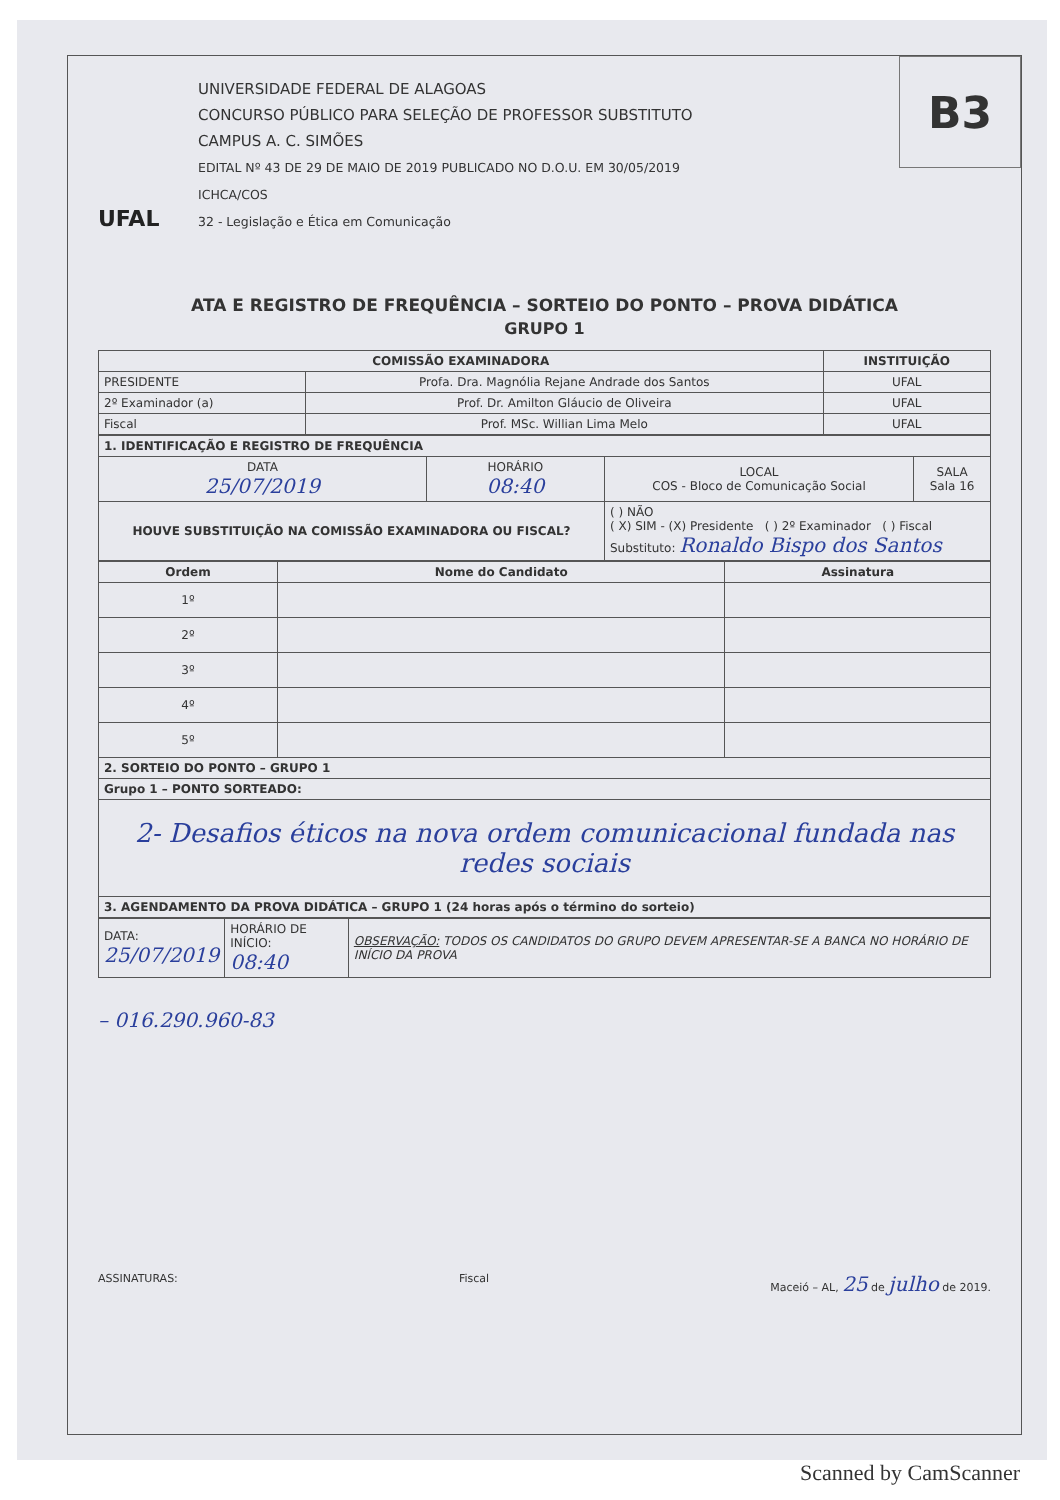B3
UFAL
UNIVERSIDADE FEDERAL DE ALAGOAS
CONCURSO PÚBLICO PARA SELEÇÃO DE PROFESSOR SUBSTITUTO
CAMPUS A. C. SIMÕES
EDITAL Nº 43 DE 29 DE MAIO DE 2019 PUBLICADO NO D.O.U. EM 30/05/2019
ICHCA/COS
32 - Legislação e Ética em Comunicação
ATA E REGISTRO DE FREQUÊNCIA – SORTEIO DO PONTO – PROVA DIDÁTICA
GRUPO 1
| COMISSÃO EXAMINADORA | | INSTITUIÇÃO |
| --- | --- | --- |
| PRESIDENTE | Profa. Dra. Magnólia Rejane Andrade dos Santos | UFAL |
| 2º Examinador (a) | Prof. Dr. Amilton Gláucio de Oliveira | UFAL |
| Fiscal | Prof. MSc. Willian Lima Melo | UFAL |
| 1. IDENTIFICAÇÃO E REGISTRO DE FREQUÊNCIA | | | |
| --- | --- | --- | --- |
| DATA 25/07/2019 | HORÁRIO 08:40 | LOCAL COS - Bloco de Comunicação Social | SALA Sala 16 |
| HOUVE SUBSTITUIÇÃO NA COMISSÃO EXAMINADORA OU FISCAL? | | ( ) NÃO ( X) SIM - (X) Presidente ( ) 2º Examinador ( ) Fiscal Substituto: Ronaldo Bispo dos Santos | |
| Ordem | Nome do Candidato | Assinatura |
| --- | --- | --- |
| 1º | | |
| 2º | | |
| 3º | | |
| 4º | | |
| 5º | | |
| 2. SORTEIO DO PONTO – GRUPO 1 | | |
| Grupo 1 – PONTO SORTEADO: | | |
| 2- Desafios éticos na nova ordem comunicacional fundada nas redes sociais | | |
| 3. AGENDAMENTO DA PROVA DIDÁTICA – GRUPO 1 (24 horas após o término do sorteio) | | |
| DATA: 25/07/2019 | HORÁRIO DE INÍCIO: 08:40 | OBSERVAÇÃO: TODOS OS CANDIDATOS DO GRUPO DEVEM APRESENTAR-SE A BANCA NO HORÁRIO DE INÍCIO DA PROVA |
– 016.290.960-83
ASSINATURAS: Fiscal Maceió – AL, 25 de julho de 2019.
Scanned by CamScanner